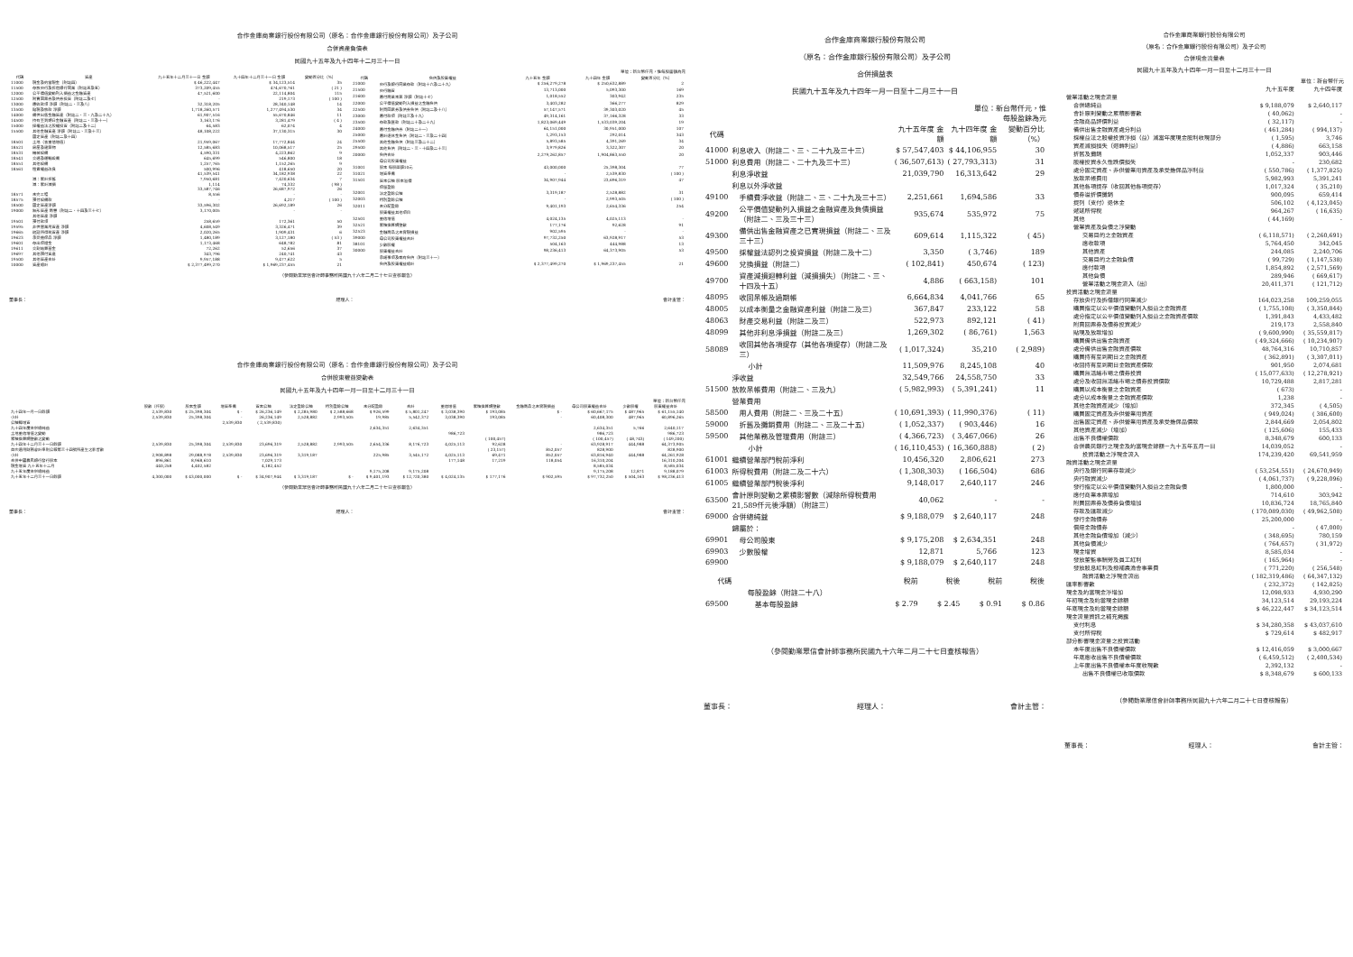合作金庫商業銀行股份有限公司（原名：合作金庫銀行股份有限公司）及子公司
合併資產負債表
民國九十五年及九十四年十二月三十一日
單位：新台幣仟元，惟每股面額為元
| 代碼 | 資產 | 九十五年十二月三十一日 金額 | 九十四年十二月三十一日 金額 | 變動百分比（%） |
| --- | --- | --- | --- | --- |
| 11000 | 現金及約當現金（附註四） | $ 46,222,447 | $ 34,123,514 | 35 |
| 11500 | 存放央行及拆借銀行同業（附註五及五） | 373,209,455 | 474,670,761 | ( 21 ) |
| 12000 | 公平價值變動列入損益之金融資產 | 47,521,600 | 22,114,804 | 115 |
| 12500 | 附賣回票券及債券投資（附註二及七） | - | 219,173 | ( 100 ) |
| 13000 | 應收款項 淨額（附註二、三及八） | 32,318,205 | 28,340,148 | 14 |
| 13500 | 貼現及放款 淨額 | 1,718,260,571 | 1,277,494,530 | 34 |
| 14000 | 備供出售金融資產（附註二、三、九及二十九） | 61,907,516 | 55,670,846 | 11 |
| 14500 | 持有至到期日金融資產（附註二、三及十一） | 3,163,176 | 3,281,479 | ( 4 ) |
| 15000 | 採權益法之股權投資（附註二及十二） | 64,583 | 62,074 | 4 |
| 15500 | 其他金融資產 淨額（附註二、三及十三） | 48,108,222 | 37,130,315 | 30 |
| | 固定資產（附註二及十四） | | | |
| 18501 | 土地（含重估增值） | 21,959,067 | 17,772,844 | 24 |
| 18521 | 房屋及建築物 | 12,585,683 | 10,068,517 | 25 |
| 18531 | 機械設備 | 4,590,331 | 4,223,862 | 9 |
| 18541 | 交通及運輸設備 | 645,699 | 546,800 | 18 |
| 18551 | 其他設備 | 1,257,765 | 1,152,265 | 9 |
| 18561 | 租賃權益改良 | 500,996 | 418,650 | 20 |
| | | 41,539,541 | 34,182,938 | 22 |
| | 減：累計折舊 | 7,950,681 | 7,420,634 | 7 |
| | 減：累計減損 | 1,114 | 74,332 | ( 98 ) |
| | | 33,587,746 | 26,687,972 | 26 |
| 18571 | 未完工程 | 8,556 | - | - |
| 18575 | 預付設備款 | - | 4,217 | ( 100 ) |
| 18500 | 固定資產淨額 | 33,596,302 | 26,692,189 | 26 |
| 19000 | 無形資產 商譽（附註二、十四及三十七） | 3,170,005 | - | - |
| | 其他資產 淨額 | | | |
| 19501 | 預付款項 | 258,659 | 172,361 | 50 |
| 19595 | 非供營業用資產 淨額 | 4,608,549 | 3,326,471 | 39 |
| 19665 | 遞延所得稅資產 淨額 | 2,020,265 | 1,909,431 | 6 |
| 19623 | 承受擔保品 淨額 | 1,480,189 | 3,127,180 | ( 53 ) |
| 19601 | 存出保證金 | 1,173,468 | 648,782 | 81 |
| 19611 | 交割結算基金 | 72,262 | 52,656 | 37 |
| 19697 | 其他預付資產 | 343,796 | 240,741 | 43 |
| 19500 | 其他資產合計 | 9,957,188 | 9,477,622 | 5 |
| 10000 | 資產總計 | $ 2,377,499,270 | $ 1,969,237,455 | 21 |
| 代碼 | 負債及股東權益 | 九十五年 金額 | 九十四年 金額 | 變動百分比（%） |
| --- | --- | --- | --- | --- |
| 21000 | 央行及銀行同業存款（附註十六及二十九） | $ 256,279,278 | $ 250,632,889 | 2 |
| 21500 | 央行融資 | 13,713,000 | 5,093,300 | 169 |
| 21600 | 應付商業本票 淨額（附註十七） | 1,018,552 | 303,942 | 235 |
| 22000 | 公平價值變動列入損益之金融負債 | 3,403,282 | 366,277 | 829 |
| 22500 | 附買回票券及債券負債（附註二及十八） | 57,147,571 | 39,303,020 | 45 |
| 23000 | 應付款項（附註三及十九） | 49,314,161 | 37,166,328 | 33 |
| 23500 | 存款及匯款（附註二十及二十九） | 1,823,069,449 | 1,533,039,204 | 19 |
| 24000 | 應付金融債券（附註二十一） | 64,151,000 | 30,951,000 | 107 |
| 25000 | 應計退休金負債（附註二、三及二十四） | 1,293,153 | 292,014 | 343 |
| 25500 | 其他金融負債（附註三及二十二） | 5,893,585 | 4,391,269 | 34 |
| 29500 | 其他負債（附註二、三、十四及二十三） | 3,979,826 | 3,322,307 | 20 |
| 20000 | 負債合計 | 2,279,262,857 | 1,904,863,550 | 20 |
| | 母公司股東權益 | | | |
| 31001 | 股本 每股面額10元 | 43,000,000 | 25,398,304 | 77 |
| 31021 | 增資準備 | - | 2,539,830 | ( 100 ) |
| 31501 | 資本公積 股本溢價 | 34,907,944 | 23,696,319 | 47 |
| | 保留盈餘 | | | |
| 32001 | 法定盈餘公積 | 3,319,187 | 2,528,882 | 31 |
| 32003 | 特別盈餘公積 | - | 2,993,505 | ( 100 ) |
| 32011 | 未分配盈餘 | 9,401,193 | 2,654,336 | 254 |
| | 股東權益其他項目 | | | |
| 32501 | 重估增值 | 4,024,135 | 4,025,113 | - |
| 32521 | 累積換算調整數 | 177,176 | 92,628 | 91 |
| 32523 | 金融商品之未實現損益 | 902,595 | - | - |
| 39000 | 母公司股東權益合計 | 97,732,250 | 63,928,917 | 53 |
| 38101 | 少數股權 | 504,163 | 444,988 | 13 |
| 30000 | 股東權益合計 | 98,236,413 | 64,373,905 | 53 |
| | 承諾事項及或有負債（附註三十一） | | | |
| | 負債及股東權益總計 | $ 2,377,499,270 | $ 1,969,237,455 | 21 |
（參閱勤業眾信會計師事務所民國九十六年二月二十七日查核報告）
董事長： 經理人： 會計主管：
合作金庫商業銀行股份有限公司（原名：合作金庫銀行股份有限公司）及子公司
合併股東權益變動表
民國九十五年及九十四年一月一日至十二月三十一日
單位：新台幣仟元
| | 股數（仟股） | 股本金額 | 增資準備 | 資本公積 | 法定盈餘公積 | 特別盈餘公積 | 未分配盈餘 | 合計 | 重估增值 | 累積換算調整數 | 金融商品之未實現損益 | 母公司股東權益合計 | 少數股權 | 股東權益合計 |
| --- | --- | --- | --- | --- | --- | --- | --- | --- | --- | --- | --- | --- | --- | --- |
| 九十四年一月一日餘額 | 2,539,830 | $ 25,398,304 | $ - | $ 26,236,149 | $ 2,285,980 | $ 2,588,668 | $ 926,599 | $ 5,801,247 | $ 3,038,390 | $ 193,085 | $ - | $ 60,667,175 | $ 487,965 | $ 61,155,140 |
| 小計 | 2,539,830 | 25,398,304 | - | 26,236,149 | 2,528,882 | 2,993,505 | 19,985 | 5,542,372 | 3,038,390 | 193,085 | - | 60,408,300 | 487,965 | 60,896,265 |
| 公積轉增資 | | | 2,539,830 | ( 2,539,830) | | | | | | | | | | |
| 九十四年度合併總純益 | | | | | | | 2,634,351 | 2,634,351 | | | | 2,634,351 | 5,766 | 2,640,117 |
| 土地重估增值之變動 | | | | | | | | | 986,723 | | | 986,723 | | 986,723 |
| 累積換算調整數之變動 | | | | | | | | | | ( 100,457) | | ( 100,457) | ( 48,743) | ( 149,200) |
| 九十四年十二月三十一日餘額 | 2,539,830 | 25,398,304 | 2,539,830 | 23,696,319 | 2,528,882 | 2,993,505 | 2,654,336 | 8,176,723 | 4,025,113 | 92,628 | - | 63,928,917 | 444,988 | 64,373,905 |
| 首次適用財務會計準則公報第三十四號所產生之影響數 | | | | | | | | | | ( 23,157) | 852,057 | 828,900 | | 828,900 |
| 小計 | 2,908,898 | 29,088,978 | 2,539,830 | 23,696,319 | 3,319,187 | | 225,985 | 3,545,172 | 4,025,113 | 69,471 | 852,057 | 63,816,940 | 444,988 | 64,261,928 |
| 合併中國農民銀行發行股本 | 896,861 | 8,968,610 | | 7,029,173 | | | | | 177,148 | 17,219 | 118,054 | 16,310,204 | | 16,310,204 |
| 現金增資 九十五年十二月 | 440,258 | 4,402,582 | | 4,182,452 | | | | | | | | 8,585,034 | | 8,585,034 |
| 九十五年度合併總純益 | | | | | | | 9,175,208 | 9,175,208 | | | | 9,175,208 | 12,871 | 9,188,079 |
| 九十五年十二月三十一日餘額 | 4,300,000 | $ 43,000,000 | $ - | $ 34,907,944 | $ 3,319,187 | $ - | $ 9,401,193 | $ 12,720,380 | $ 4,024,135 | $ 177,176 | $ 902,595 | $ 97,732,250 | $ 504,163 | $ 98,236,413 |
（參閱勤業眾信會計師事務所民國九十六年二月二十七日查核報告）
董事長： 經理人： 會計主管：
合作金庫商業銀行股份有限公司
（原名：合作金庫銀行股份有限公司）及子公司
合併損益表
民國九十五年及九十四年一月一日至十二月三十一日
單位：新台幣仟元，惟
每股盈餘為元
| 代碼 | | 九十五年度 金額 | 九十四年度 金額 | 變動百分比（%） |
| --- | --- | --- | --- | --- |
| 41000 | 利息收入（附註二、三、二十九及三十三） | $ 57,547,403 | $ 44,106,955 | 30 |
| 51000 | 利息費用（附註二、二十九及三十三） | ( 36,507,613) | ( 27,793,313) | 31 |
| | 利息淨收益 | 21,039,790 | 16,313,642 | 29 |
| | 利息以外淨收益 | | | |
| 49100 | 手續費淨收益（附註二、三、二十九及三十三） | 2,251,661 | 1,694,586 | 33 |
| 49200 | 公平價值變動列入損益之金融資產及負債損益（附註二、三及三十三） | 935,674 | 535,972 | 75 |
| 49300 | 備供出售金融資產之已實現損益（附註二、三及三十三） | 609,614 | 1,115,322 | ( 45) |
| 49500 | 採權益法認列之投資損益（附註二及十二） | 3,350 | ( 3,746) | 189 |
| 49600 | 兌換損益（附註二） | ( 102,841) | 450,674 | ( 123) |
| 49700 | 資產減損迴轉利益（減損損失）（附註二、三、十四及十五） | 4,886 | ( 663,158) | 101 |
| 48095 | 收回呆帳及過期帳 | 6,664,834 | 4,041,766 | 65 |
| 48005 | 以成本衡量之金融資產利益（附註二及三） | 367,847 | 233,122 | 58 |
| 48063 | 財產交易利益（附註二及三） | 522,973 | 892,121 | ( 41) |
| 48099 | 其他非利息淨損益（附註二及三） | 1,269,302 | ( 86,761) | 1,563 |
| 58089 | 收回其他各項提存（其他各項提存）（附註二及三） | ( 1,017,324) | 35,210 | ( 2,989) |
| | 小計 | 11,509,976 | 8,245,108 | 40 |
| | 淨收益 | 32,549,766 | 24,558,750 | 33 |
| 51500 | 放款呆帳費用（附註二、三及九） | ( 5,982,993) | ( 5,391,241) | 11 |
| | 營業費用 | | | |
| 58500 | 用人費用（附註二、三及二十五） | ( 10,691,393) | ( 11,990,376) | ( 11) |
| 59000 | 折舊及攤銷費用（附註二、三及二十五） | ( 1,052,337) | ( 903,446) | 16 |
| 59500 | 其他業務及管理費用（附註三） | ( 4,366,723) | ( 3,467,066) | 26 |
| | 小計 | ( 16,110,453) | ( 16,360,888) | ( 2) |
| 61001 | 繼續營業部門稅前淨利 | 10,456,320 | 2,806,621 | 273 |
| 61003 | 所得稅費用（附註二及二十六） | ( 1,308,303) | ( 166,504) | 686 |
| 61005 | 繼續營業部門稅後淨利 | 9,148,017 | 2,640,117 | 246 |
| 63500 | 會計原則變動之累積影響數（減除所得稅費用21,589仟元後淨額）（附註三） | 40,062 | - | - |
| 69000 | 合併總純益 | $ 9,188,079 | $ 2,640,117 | 248 |
| | 歸屬於： | | | |
| 69901 | 母公司股東 | $ 9,175,208 | $ 2,634,351 | 248 |
| 69903 | 少數股權 | 12,871 | 5,766 | 123 |
| 69900 | | $ 9,188,079 | $ 2,640,117 | 248 |
| 代碼 | | 稅前 | 稅後 | 稅前 | 稅後 |
| --- | --- | --- | --- | --- | --- |
| | 每股盈餘（附註二十八） | | | | |
| 69500 | 基本每股盈餘 | $ 2.79 | $ 2.45 | $ 0.91 | $ 0.86 |
（參閱勤業眾信會計師事務所民國九十六年二月二十七日查核報告）
董事長： 經理人： 會計主管：
合作金庫商業銀行股份有限公司
（原名：合作金庫銀行股份有限公司）及子公司
合併現金流量表
民國九十五年及九十四年一月一日至十二月三十一日
單位：新台幣仟元
| | 九十五年度 | 九十四年度 |
| --- | --- | --- |
| 營業活動之現金流量 | | |
| 合併總純益 | $ 9,188,079 | $ 2,640,117 |
| 會計原則變動之累積影響數 | ( 40,062) | - |
| 金融商品評價利益 | ( 32,117) | - |
| 備供出售金融資產處分利益 | ( 461,284) | ( 994,137) |
| 採權益法之股權投資淨損（益）減當年度現金股利收現部分 | ( 1,595) | 3,746 |
| 資產減損損失（迴轉利益） | ( 4,886) | 663,158 |
| 折舊及攤銷 | 1,052,337 | 903,446 |
| 股權投資永久性跌價損失 | - | 230,682 |
| 處分固定資產、非供營業用資產及承受擔保品淨利益 | ( 550,786) | ( 1,377,825) |
| 放款呆帳費用 | 5,982,993 | 5,391,241 |
| 其他各項提存（收回其他各項提存） | 1,017,324 | ( 35,210) |
| 債券溢折價攤銷 | 900,095 | 659,414 |
| 提列（支付）退休金 | 506,102 | ( 4,123,045) |
| 遞延所得稅 | 964,267 | ( 16,635) |
| 其他 | ( 44,169) | - |
| 營業資產及負債之淨變動 | | |
| 交易目的之金融資產 | ( 6,118,571) | ( 2,260,691) |
| 應收款項 | 5,764,450 | 342,045 |
| 其他資產 | 244,085 | 2,240,706 |
| 交易目的之金融負債 | ( 99,729) | ( 1,147,538) |
| 應付款項 | 1,854,892 | ( 2,571,569) |
| 其他負債 | 289,946 | ( 669,617) |
| 營業活動之現金流入（出） | 20,411,371 | ( 121,712) |
| 投資活動之現金流量 | | |
| 存放央行及拆借銀行同業減少 | 164,023,258 | 109,259,055 |
| 購買指定以公平價值變動列入損益之金融資產 | ( 1,755,108) | ( 3,350,844) |
| 處分指定以公平價值變動列入損益之金融資產價款 | 1,391,843 | 4,433,482 |
| 附賣回票券及債券投資減少 | 219,173 | 2,558,840 |
| 貼現及放款增加 | ( 9,600,990) | ( 35,559,817) |
| 購買備供出售金融資產 | ( 49,324,666) | ( 10,234,907) |
| 處分備供出售金融資產價款 | 48,764,316 | 10,710,857 |
| 購買持有至到期日之金融資產 | ( 362,891) | ( 3,307,011) |
| 收回持有至到期日金融資產價款 | 901,950 | 2,074,681 |
| 購買無活絡市場之債券投資 | ( 15,077,633) | ( 12,278,921) |
| 處分及收回無活絡市場之債券投資價款 | 10,729,488 | 2,817,281 |
| 購買以成本衡量之金融資產 | ( 673) | - |
| 處分以成本衡量之金融資產價款 | 1,238 | - |
| 其他金融資產減少（增加） | 372,345 | ( 4,505) |
| 購買固定資產及非供營業用資產 | ( 949,024) | ( 386,600) |
| 出售固定資產、非供營業用資產及承受擔保品價款 | 2,844,669 | 2,054,802 |
| 其他資產減少（增加） | ( 125,606) | 155,433 |
| 出售不良債權價款 | 8,348,679 | 600,133 |
| 合併農民銀行之現金及約當現金餘額－九十五年五月一日 | 14,039,052 | - |
| 投資活動之淨現金流入 | 174,239,420 | 69,541,959 |
| 融資活動之現金流量 | | |
| 央行及銀行同業存款減少 | ( 53,254,551) | ( 24,670,949) |
| 央行融資減少 | ( 4,061,737) | ( 9,228,096) |
| 發行指定以公平價值變動列入損益之金融負債 | 1,800,000 | - |
| 應付商業本票增加 | 714,610 | 303,942 |
| 附買回票券及債券負債增加 | 10,836,724 | 18,765,840 |
| 存款及匯款減少 | ( 170,089,030) | ( 49,962,508) |
| 發行金融債券 | 25,200,000 | - |
| 償還金融債券 | - | ( 47,000) |
| 其他金融負債增加（減少） | ( 348,695) | 780,159 |
| 其他負債減少 | ( 764,657) | ( 31,972) |
| 現金增資 | 8,585,034 | - |
| 發放董監事酬勞及員工紅利 | ( 165,964) | - |
| 發放股息紅利及撥補農漁會事業費 | ( 771,220) | ( 256,548) |
| 融資活動之淨現金流出 | ( 182,319,486) | ( 64,347,132) |
| 匯率影響數 | ( 232,372) | ( 142,825) |
| 現金及約當現金淨增加 | 12,098,933 | 4,930,290 |
| 年初現金及約當現金餘額 | 34,123,514 | 29,193,224 |
| 年底現金及約當現金餘額 | $ 46,222,447 | $ 34,123,514 |
| 現金流量資訊之補充揭露 | | |
| 支付利息 | $ 34,280,358 | $ 43,037,610 |
| 支付所得稅 | $ 729,614 | $ 482,917 |
| 部分影響現金流量之投資活動 | | |
| 本年度出售不良債權價款 | $ 12,416,059 | $ 3,000,667 |
| 年底應收出售不良債權價款 | ( 6,459,512) | ( 2,400,534) |
| 上年度出售不良債權本年度收現數 | 2,392,132 | - |
| 出售不良債權已收取價款 | $ 8,348,679 | $ 600,133 |
（參閱勤業眾信會計師事務所民國九十六年二月二十七日查核報告）
董事長： 經理人： 會計主管：